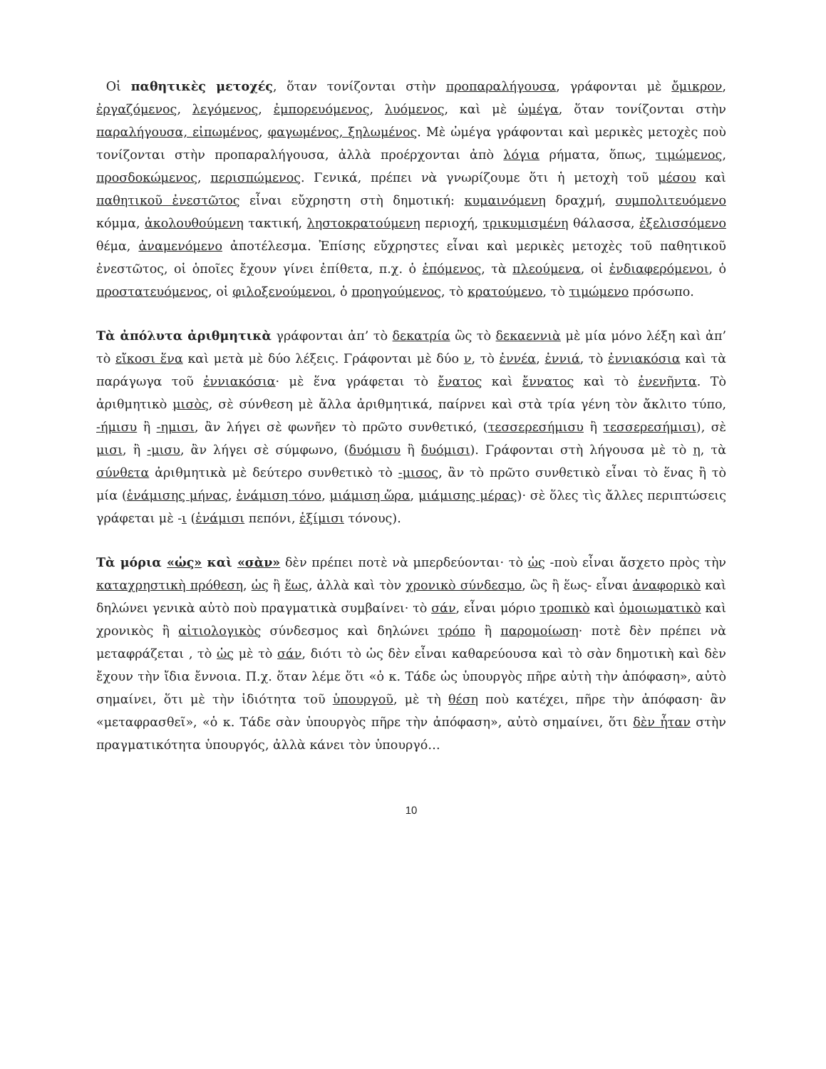Οἱ παθητικὲς μετοχές, ὅταν τονίζονται στὴν προπαραλήγουσα, γράφονται μὲ ὄμικρον, ἐργαζόμενος, λεγόμενος, ἐμπορευόμενος, λυόμενος, καὶ μὲ ὠμέγα, ὅταν τονίζονται στὴν παραλήγουσα, εἰπωμένος, φαγωμένος, ξηλωμένος. Μὲ ὠμέγα γράφονται καὶ μερικὲς μετοχὲς ποὺ τονίζονται στὴν προπαραλήγουσα, ἀλλὰ προέρχονται ἀπὸ λόγια ρήματα, ὅπως, τιμώμενος, προσδοκώμενος, περισπώμενος. Γενικά, πρέπει νὰ γνωρίζουμε ὅτι ἡ μετοχὴ τοῦ μέσου καὶ παθητικοῦ ἐνεστῶτος εἶναι εὔχρηστη στὴ δημοτική: κυμαινόμενη δραχμή, συμπολιτευόμενο κόμμα, ἀκολουθούμενη τακτική, ληστοκρατούμενη περιοχή, τρικυμισμένη θάλασσα, ἐξελισσόμενο θέμα, ἀναμενόμενο ἀποτέλεσμα. Ἐπίσης εὔχρηστες εἶναι καὶ μερικὲς μετοχὲς τοῦ παθητικοῦ ἐνεστῶτος, οἱ ὁποῖες ἔχουν γίνει ἐπίθετα, π.χ. ὁ ἑπόμενος, τὰ πλεούμενα, οἱ ἐνδιαφερόμενοι, ὁ προστατευόμενος, οἱ φιλοξενούμενοι, ὁ προηγούμενος, τὸ κρατούμενο, τὸ τιμώμενο πρόσωπο.
Τὰ ἀπόλυτα ἀριθμητικὰ γράφονται ἀπ’ τὸ δεκατρία ὣς τὸ δεκαεννιὰ μὲ μία μόνο λέξη καὶ ἀπ’ τὸ εἴκοσι ἕνα καὶ μετὰ μὲ δύο λέξεις. Γράφονται μὲ δύο ν, τὸ ἐννέα, ἐννιά, τὸ ἐννιακόσια καὶ τὰ παράγωγα τοῦ ἐννιακόσια· μὲ ἕνα γράφεται τὸ ἔνατος καὶ ἔννατος καὶ τὸ ἐνενῆντα. Τὸ ἀριθμητικὸ μισὸς, σὲ σύνθεση μὲ ἄλλα ἀριθμητικά, παίρνει καὶ στὰ τρία γένη τὸν ἄκλιτο τύπο, -ήμισυ ἢ -ημισι, ἂν λήγει σὲ φωνῆεν τὸ πρῶτο συνθετικό, (τεσσερεσήμισυ ἢ τεσσερεσήμισι), σὲ μισι, ἢ -μισυ, ἂν λήγει σὲ σύμφωνο, (δυόμισυ ἢ δυόμισι). Γράφονται στὴ λήγουσα μὲ τὸ η, τὰ σύνθετα ἀριθμητικὰ μὲ δεύτερο συνθετικὸ τὸ -μισος, ἂν τὸ πρῶτο συνθετικὸ εἶναι τὸ ἕνας ἢ τὸ μία (ἑνάμισης μήνας, ἑνάμιση τόνο, μιάμιση ὥρα, μιάμισης μέρας)· σὲ ὅλες τὶς ἄλλες περιπτώσεις γράφεται μὲ -ι (ἑνάμισι πεπόνι, ἑξίμισι τόνους).
Τὰ μόρια «ὡς» καὶ «σὰν» δὲν πρέπει ποτὲ νὰ μπερδεύονται· τὸ ὡς -ποὺ εἶναι ἄσχετο πρὸς τὴν καταχρηστικὴ πρόθεση, ὡς ἢ ἕως, ἀλλὰ καὶ τὸν χρονικὸ σύνδεσμο, ὣς ἢ ἕως- εἶναι ἀναφορικὸ καὶ δηλώνει γενικὰ αὐτὸ ποὺ πραγματικὰ συμβαίνει· τὸ σάν, εἶναι μόριο τροπικὸ καὶ ὁμοιωματικὸ καὶ χρονικὸς ἢ αἰτιολογικὸς σύνδεσμος καὶ δηλώνει τρόπο ἢ παρομοίωση· ποτὲ δὲν πρέπει νὰ μεταφράζεται , τὸ ὡς μὲ τὸ σάν, διότι τὸ ὡς δὲν εἶναι καθαρεύουσα καὶ τὸ σὰν δημοτικὴ καὶ δὲν ἔχουν τὴν ἴδια ἔννοια. Π.χ. ὅταν λέμε ὅτι «ὁ κ. Τάδε ὡς ὑπουργὸς πῆρε αὐτὴ τὴν ἀπόφαση», αὐτὸ σημαίνει, ὅτι μὲ τὴν ἰδιότητα τοῦ ὑπουργοῦ, μὲ τὴ θέση ποὺ κατέχει, πῆρε τὴν ἀπόφαση· ἂν «μεταφρασθεῖ», «ὁ κ. Τάδε σὰν ὑπουργὸς πῆρε τὴν ἀπόφαση», αὐτὸ σημαίνει, ὅτι δὲν ἦταν στὴν πραγματικότητα ὑπουργός, ἀλλὰ κάνει τὸν ὑπουργό…
10